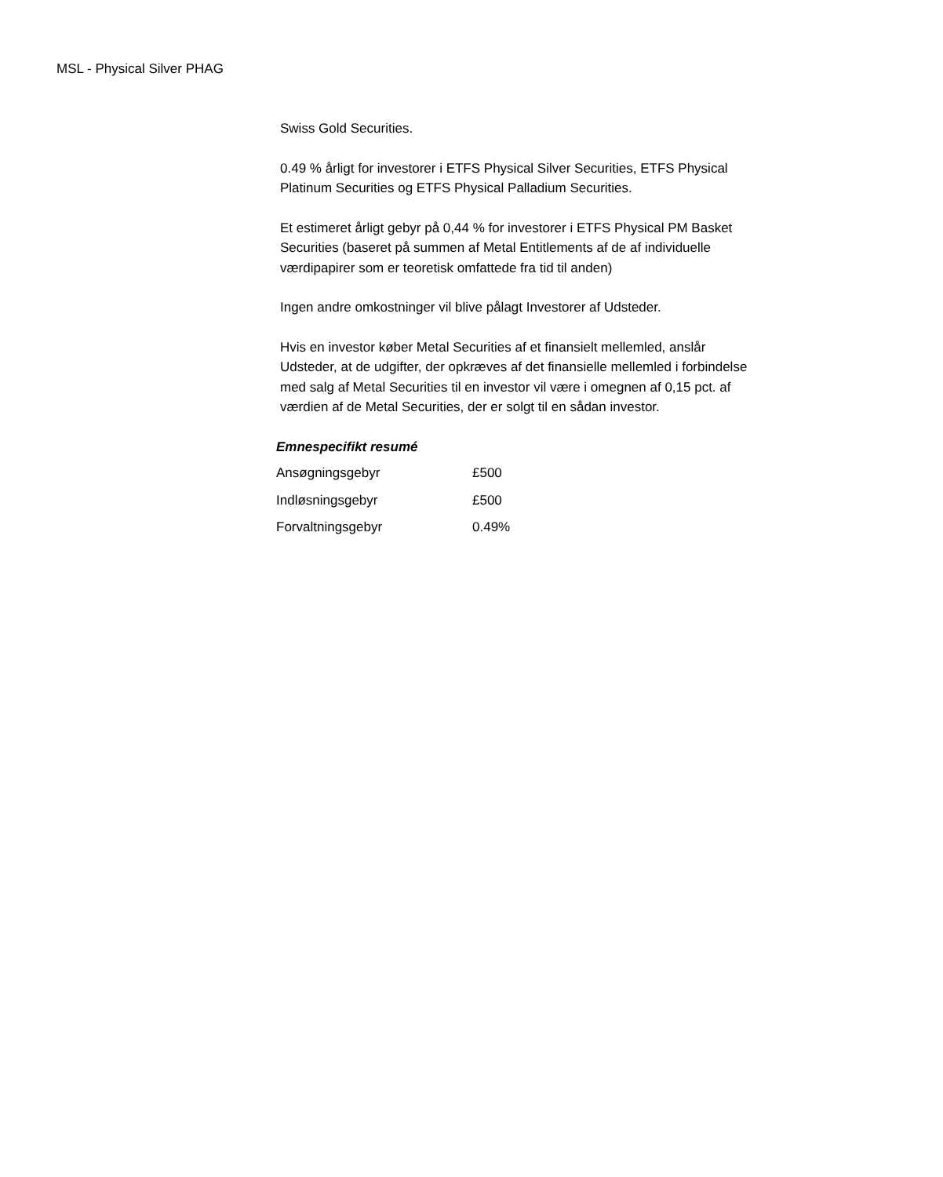MSL - Physical Silver PHAG
Swiss Gold Securities.
0.49 % årligt for investorer i ETFS Physical Silver Securities, ETFS Physical Platinum Securities og ETFS Physical Palladium Securities.
Et estimeret årligt gebyr på 0,44 % for investorer i ETFS Physical PM Basket Securities (baseret på summen af Metal Entitlements af de af individuelle værdipapirer som er teoretisk omfattede fra tid til anden)
Ingen andre omkostninger vil blive pålagt Investorer af Udsteder.
Hvis en investor køber Metal Securities af et finansielt mellemled, anslår Udsteder, at de udgifter, der opkræves af det finansielle mellemled i forbindelse med salg af Metal Securities til en investor vil være i omegnen af 0,15 pct. af værdien af de Metal Securities, der er solgt til en sådan investor.
Emnespecifikt resumé
| Ansøgningsgebyr | £500 |
| Indløsningsgebyr | £500 |
| Forvaltningsgebyr | 0.49% |